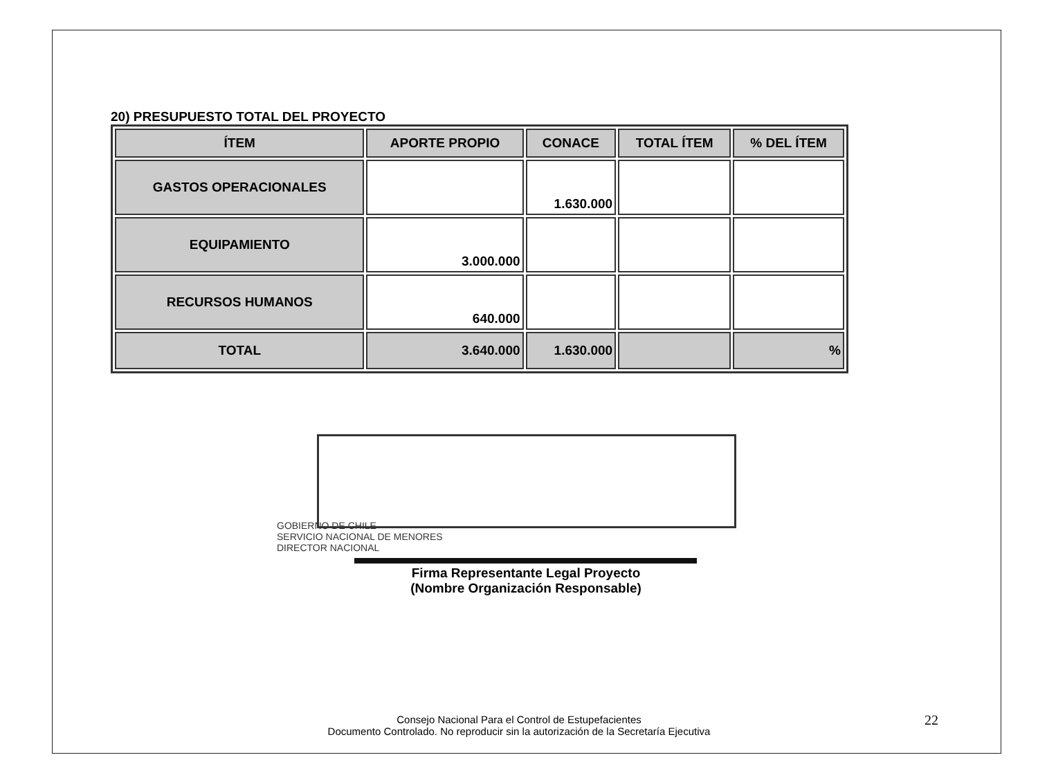20) PRESUPUESTO TOTAL DEL PROYECTO
| ÍTEM | APORTE PROPIO | CONACE | TOTAL ÍTEM | % DEL ÍTEM |
| --- | --- | --- | --- | --- |
| GASTOS OPERACIONALES | | 1.630.000 | | |
| EQUIPAMIENTO | 3.000.000 | | | |
| RECURSOS HUMANOS | 640.000 | | | |
| TOTAL | 3.640.000 | 1.630.000 | | % |
GOBIERNO DE CHILE
SERVICIO NACIONAL DE MENORES
DIRECTOR NACIONAL
Firma Representante Legal Proyecto
(Nombre Organización Responsable)
Consejo Nacional Para el Control de Estupefacientes
Documento Controlado. No reproducir sin la autorización de la Secretaría Ejecutiva
22